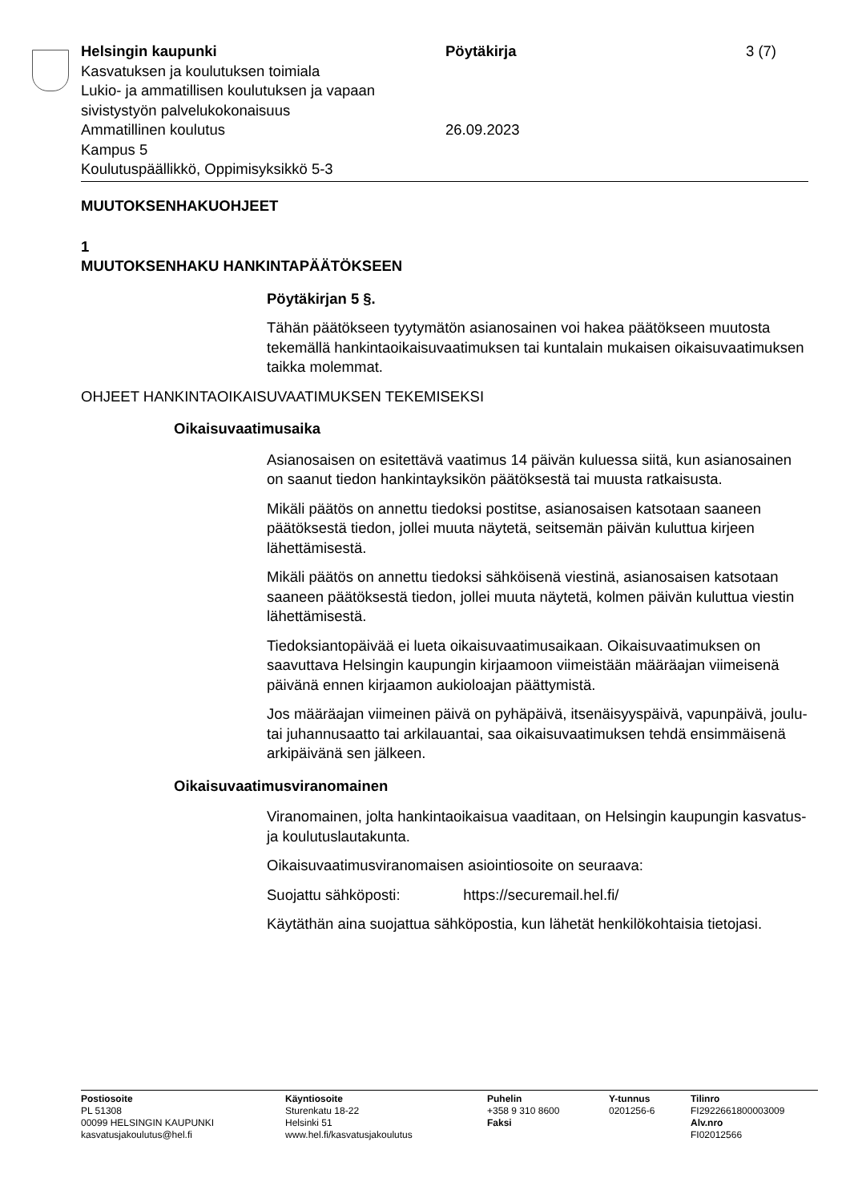Helsingin kaupunki
Kasvatuksen ja koulutuksen toimiala
Lukio- ja ammatillisen koulutuksen ja vapaan sivistystyön palvelukokonaisuus
Ammatillinen koulutus
Kampus 5
Koulutuspäällikkö, Oppimisyksikkö 5-3
Pöytäkirja
26.09.2023
3 (7)
MUUTOKSENHAKUOHJEET
1
MUUTOKSENHAKU HANKINTAPÄÄTÖKSEEN
Pöytäkirjan 5 §.
Tähän päätökseen tyytymätön asianosainen voi hakea päätökseen muutosta tekemällä hankintaoikaisuvaatimuksen tai kuntalain mukaisen oikaisuvaatimuksen taikka molemmat.
OHJEET HANKINTAOIKAISUVAATIMUKSEN TEKEMISEKSI
Oikaisuvaatimusaika
Asianosaisen on esitettävä vaatimus 14 päivän kuluessa siitä, kun asianosainen on saanut tiedon hankintayksikön päätöksestä tai muusta ratkaisusta.
Mikäli päätös on annettu tiedoksi postitse, asianosaisen katsotaan saaneen päätöksestä tiedon, jollei muuta näytetä, seitsemän päivän kuluttua kirjeen lähettämisestä.
Mikäli päätös on annettu tiedoksi sähköisenä viestinä, asianosaisen katsotaan saaneen päätöksestä tiedon, jollei muuta näytetä, kolmen päivän kuluttua viestin lähettämisestä.
Tiedoksiantopäivää ei lueta oikaisuvaatimusaikaan. Oikaisuvaatimuksen on saavuttava Helsingin kaupungin kirjaamoon viimeistään määräajan viimeisenä päivänä ennen kirjaamon aukioloajan päättymistä.
Jos määräajan viimeinen päivä on pyhäpäivä, itsenäisyyspäivä, vapunpäivä, joulu- tai juhannusaatto tai arkilauantai, saa oikaisuvaatimuksen tehdä ensimmäisenä arkipäivänä sen jälkeen.
Oikaisuvaatimusviranomainen
Viranomainen, jolta hankintaoikaisua vaaditaan, on Helsingin kaupungin kasvatus- ja koulutuslautakunta.
Oikaisuvaatimusviranomaisen asiointiosoite on seuraava:
Suojattu sähköposti: https://securemail.hel.fi/
Käytäthän aina suojattua sähköpostia, kun lähetät henkilökohtaisia tietojasi.
Postiosoite
PL 51308
00099 HELSINGIN KAUPUNKI
kasvatusjakoulutus@hel.fi
Käyntiosoite
Sturenkatu 18-22
Helsinki 51
www.hel.fi/kasvatusjakoulutus
Puhelin
+358 9 310 8600
Faksi
Y-tunnus
0201256-6
Tilinro
FI2922661800003009
Alv.nro
FI02012566